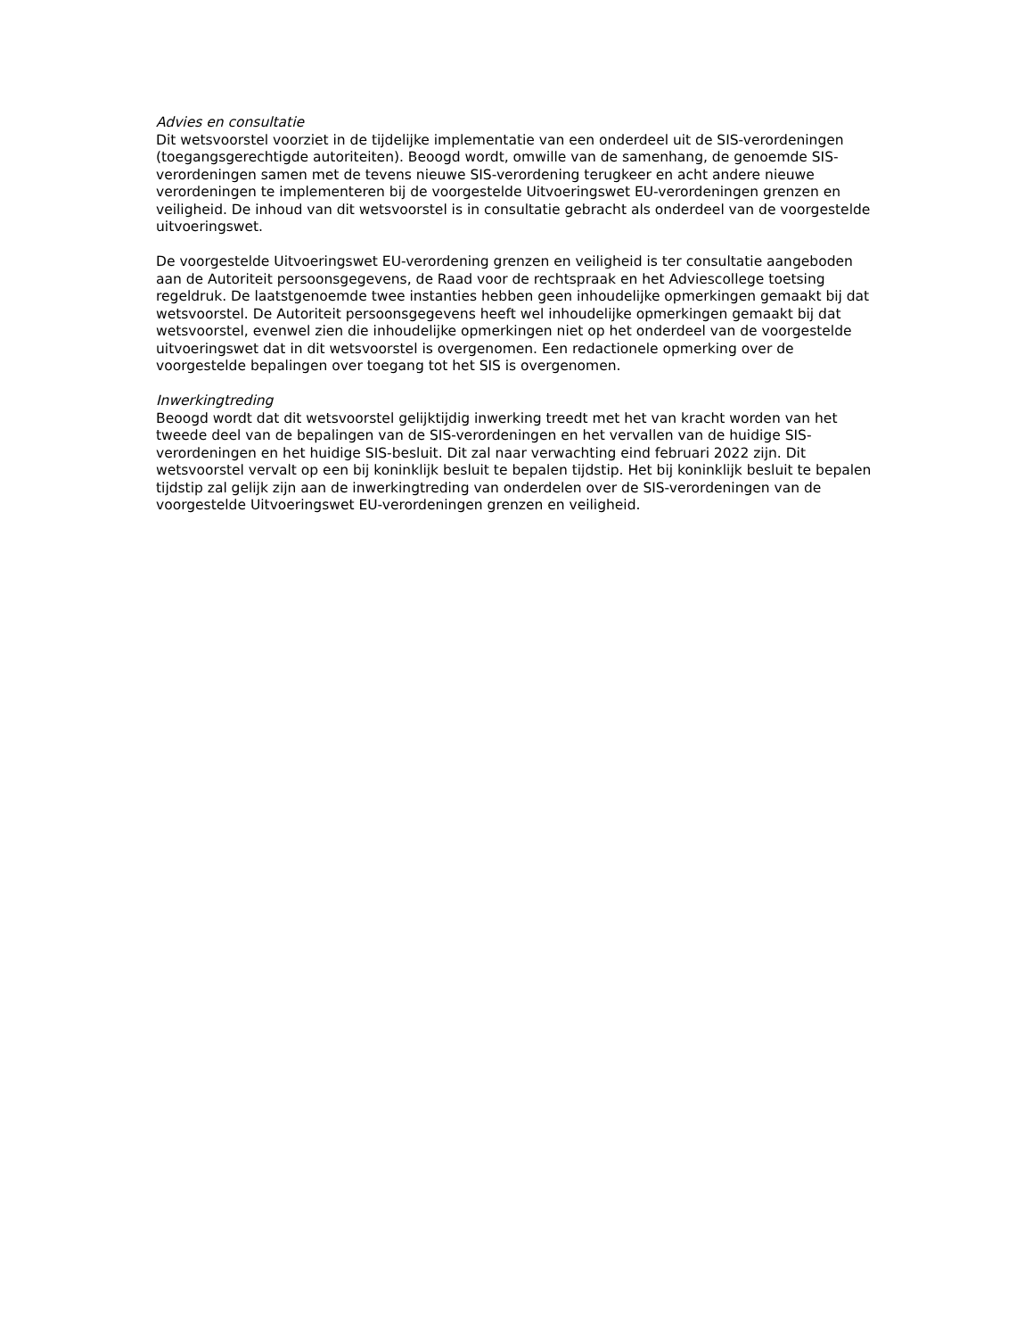Advies en consultatie
Dit wetsvoorstel voorziet in de tijdelijke implementatie van een onderdeel uit de SIS-verordeningen (toegangsgerechtigde autoriteiten). Beoogd wordt, omwille van de samenhang, de genoemde SIS-verordeningen samen met de tevens nieuwe SIS-verordening terugkeer en acht andere nieuwe verordeningen te implementeren bij de voorgestelde Uitvoeringswet EU-verordeningen grenzen en veiligheid. De inhoud van dit wetsvoorstel is in consultatie gebracht als onderdeel van de voorgestelde uitvoeringswet.
De voorgestelde Uitvoeringswet EU-verordening grenzen en veiligheid is ter consultatie aangeboden aan de Autoriteit persoonsgegevens, de Raad voor de rechtspraak en het Adviescollege toetsing regeldruk. De laatstgenoemde twee instanties hebben geen inhoudelijke opmerkingen gemaakt bij dat wetsvoorstel. De Autoriteit persoonsgegevens heeft wel inhoudelijke opmerkingen gemaakt bij dat wetsvoorstel, evenwel zien die inhoudelijke opmerkingen niet op het onderdeel van de voorgestelde uitvoeringswet dat in dit wetsvoorstel is overgenomen. Een redactionele opmerking over de voorgestelde bepalingen over toegang tot het SIS is overgenomen.
Inwerkingtreding
Beoogd wordt dat dit wetsvoorstel gelijktijdig inwerking treedt met het van kracht worden van het tweede deel van de bepalingen van de SIS-verordeningen en het vervallen van de huidige SIS-verordeningen en het huidige SIS-besluit. Dit zal naar verwachting eind februari 2022 zijn. Dit wetsvoorstel vervalt op een bij koninklijk besluit te bepalen tijdstip. Het bij koninklijk besluit te bepalen tijdstip zal gelijk zijn aan de inwerkingtreding van onderdelen over de SIS-verordeningen van de voorgestelde Uitvoeringswet EU-verordeningen grenzen en veiligheid.